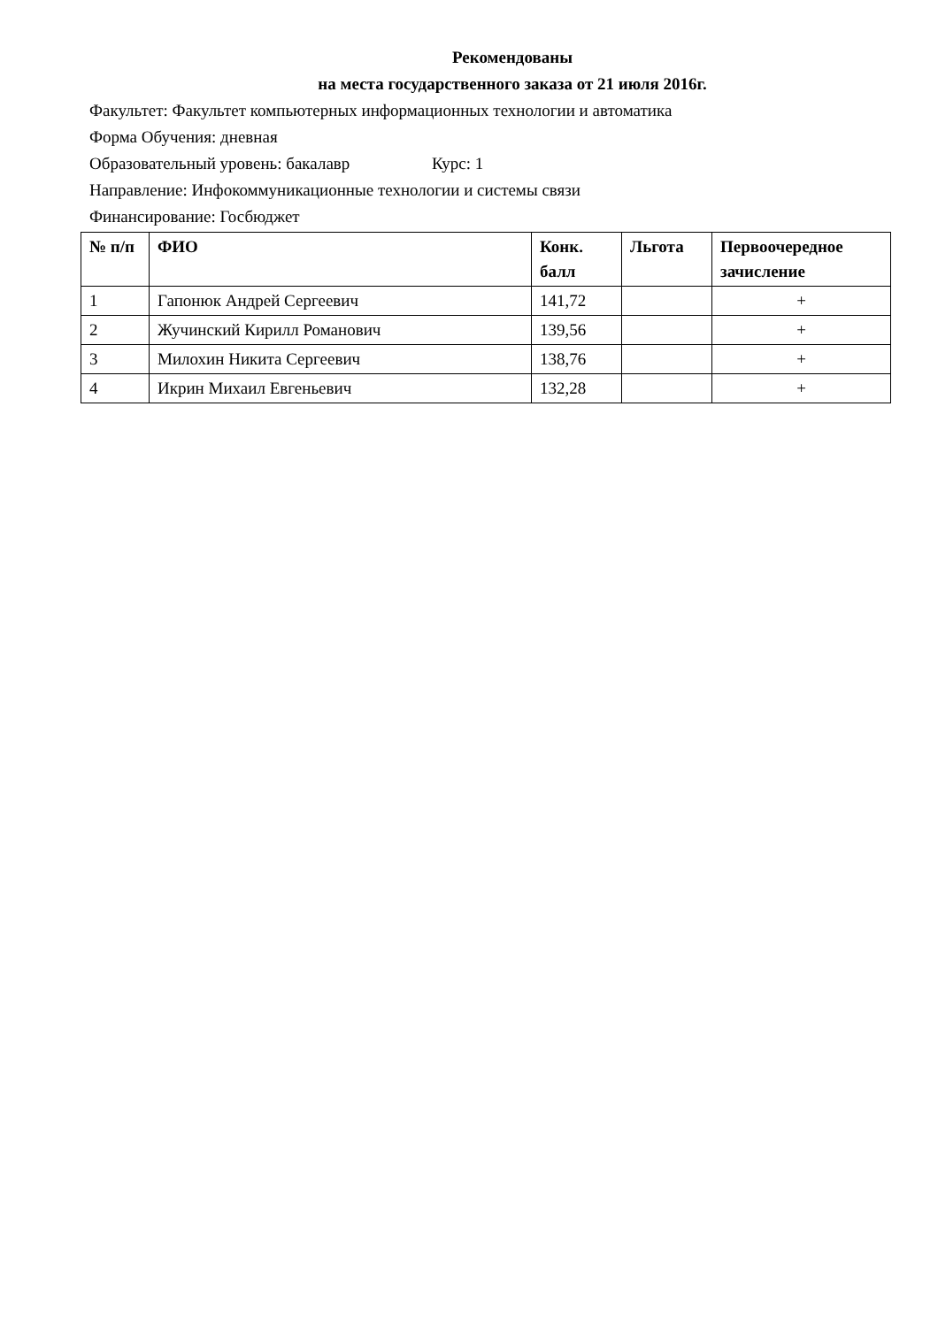Рекомендованы
на места государственного заказа от 21 июля 2016г.
Факультет: Факультет компьютерных информационных технологии и автоматика
Форма Обучения: дневная
Образовательный уровень: бакалавр Курс: 1
Направление: Инфокоммуникационные технологии и системы связи
Финансирование: Госбюджет
| № п/п | ФИО | Конк. балл | Льгота | Первоочередное зачисление |
| --- | --- | --- | --- | --- |
| 1 | Гапонюк Андрей Сергеевич | 141,72 | | + |
| 2 | Жучинский Кирилл Романович | 139,56 | | + |
| 3 | Милохин Никита Сергеевич | 138,76 | | + |
| 4 | Икрин Михаил Евгеньевич | 132,28 | | + |